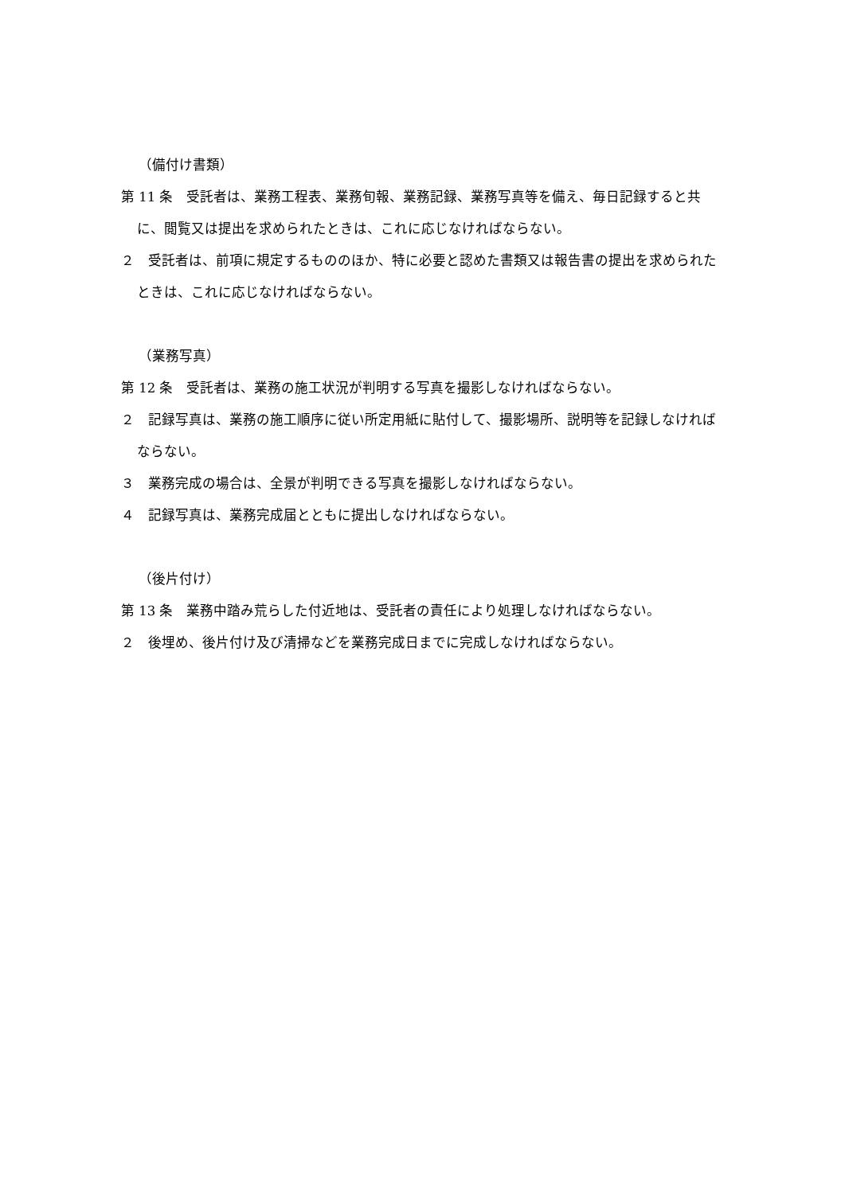（備付け書類）
第 11 条　受託者は、業務工程表、業務旬報、業務記録、業務写真等を備え、毎日記録すると共に、閲覧又は提出を求められたときは、これに応じなければならない。
２　受託者は、前項に規定するもののほか、特に必要と認めた書類又は報告書の提出を求められたときは、これに応じなければならない。
（業務写真）
第 12 条　受託者は、業務の施工状況が判明する写真を撮影しなければならない。
２　記録写真は、業務の施工順序に従い所定用紙に貼付して、撮影場所、説明等を記録しなければならない。
３　業務完成の場合は、全景が判明できる写真を撮影しなければならない。
４　記録写真は、業務完成届とともに提出しなければならない。
（後片付け）
第 13 条　業務中踏み荒らした付近地は、受託者の責任により処理しなければならない。
２　後埋め、後片付け及び清掃などを業務完成日までに完成しなければならない。